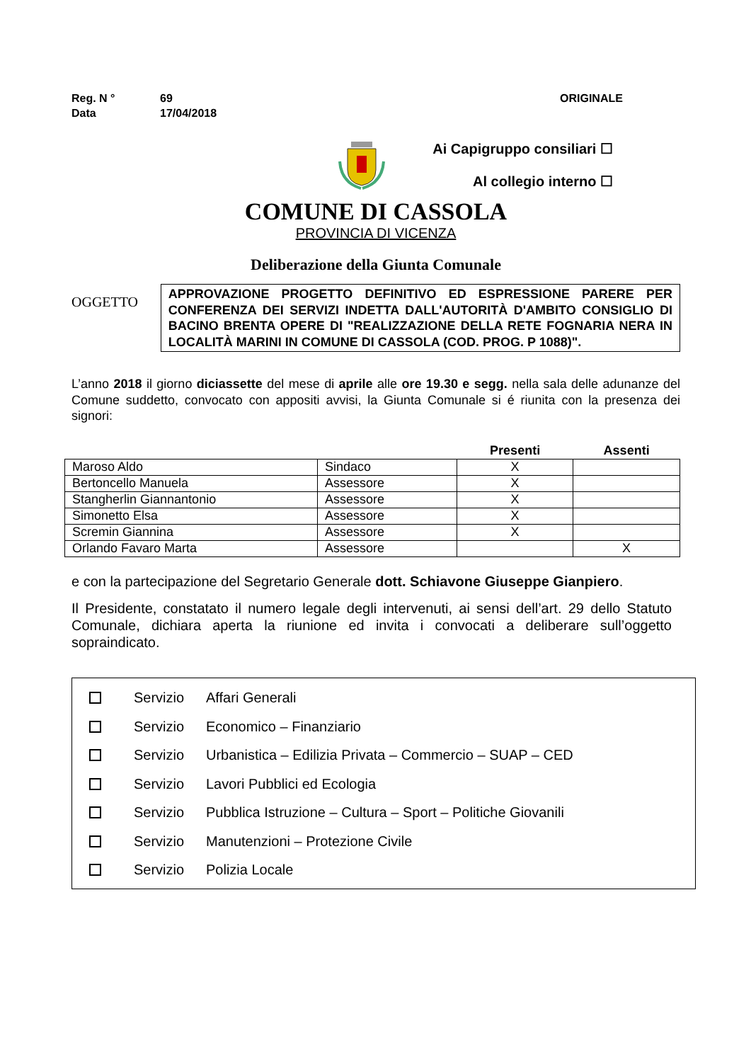Reg. N ° 69 ORIGINALE
Data 17/04/2018
Ai Capigruppo consiliari ☐
Al collegio interno ☐
COMUNE DI CASSOLA
PROVINCIA DI VICENZA
Deliberazione della Giunta Comunale
OGGETTO
APPROVAZIONE PROGETTO DEFINITIVO ED ESPRESSIONE PARERE PER CONFERENZA DEI SERVIZI INDETTA DALL'AUTORITÀ D'AMBITO CONSIGLIO DI BACINO BRENTA OPERE DI "REALIZZAZIONE DELLA RETE FOGNARIA NERA IN LOCALITÀ MARINI IN COMUNE DI CASSOLA (COD. PROG. P 1088)".
L’anno 2018 il giorno diciassette del mese di aprile alle ore 19.30 e segg. nella sala delle adunanze del Comune suddetto, convocato con appositi avvisi, la Giunta Comunale si é riunita con la presenza dei signori:
| | | Presenti | Assenti |
| --- | --- | --- | --- |
| Maroso Aldo | Sindaco | X | |
| Bertoncello Manuela | Assessore | X | |
| Stangherlin Giannantonio | Assessore | X | |
| Simonetto Elsa | Assessore | X | |
| Scremin Giannina | Assessore | X | |
| Orlando Favaro Marta | Assessore | | X |
e con la partecipazione del Segretario Generale dott. Schiavone Giuseppe Gianpiero.
Il Presidente, constatato il numero legale degli intervenuti, ai sensi dell’art. 29 dello Statuto Comunale, dichiara aperta la riunione ed invita i convocati a deliberare sull’oggetto sopraindicato.
Servizio Affari Generali
Servizio Economico – Finanziario
Servizio Urbanistica – Edilizia Privata – Commercio – SUAP – CED
Servizio Lavori Pubblici ed Ecologia
Servizio Pubblica Istruzione – Cultura – Sport – Politiche Giovanili
Servizio Manutenzioni – Protezione Civile
Servizio Polizia Locale